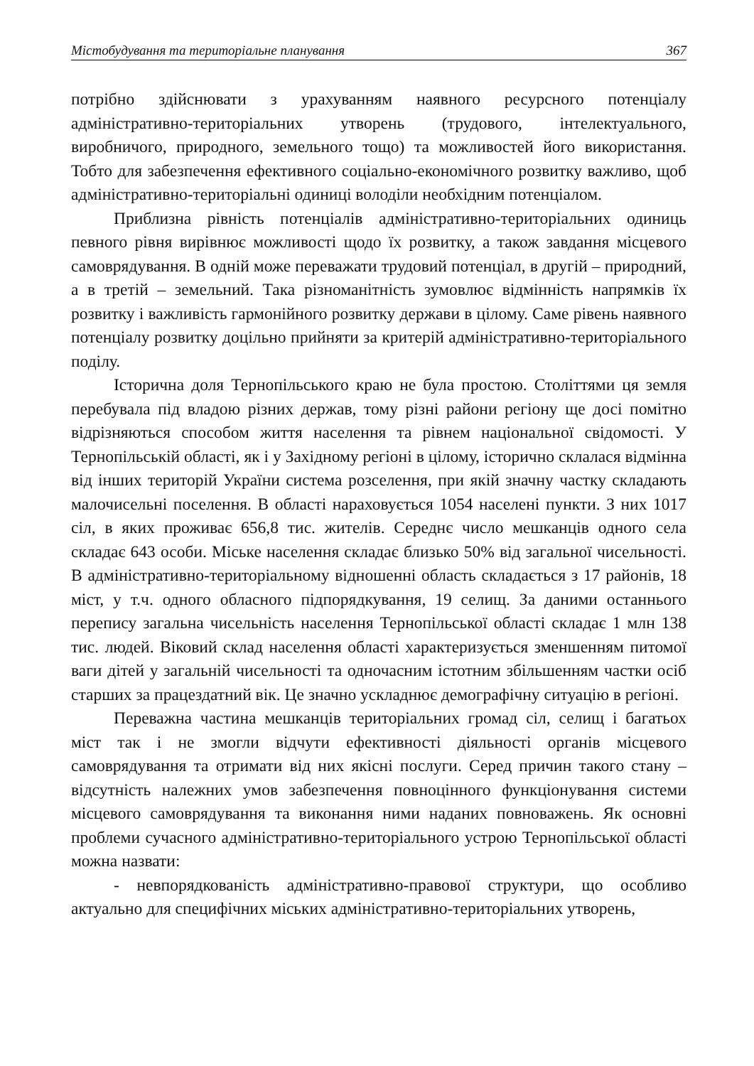Містобудування та територіальне планування 367
потрібно здійснювати з урахуванням наявного ресурсного потенціалу адміністративно-територіальних утворень (трудового, інтелектуального, виробничого, природного, земельного тощо) та можливостей його використання. Тобто для забезпечення ефективного соціально-економічного розвитку важливо, щоб адміністративно-територіальні одиниці володіли необхідним потенціалом.
Приблизна рівність потенціалів адміністративно-територіальних одиниць певного рівня вирівнює можливості щодо їх розвитку, а також завдання місцевого самоврядування. В одній може переважати трудовий потенціал, в другій – природний, а в третій – земельний. Така різноманітність зумовлює відмінність напрямків їх розвитку і важливість гармонійного розвитку держави в цілому. Саме рівень наявного потенціалу розвитку доцільно прийняти за критерій адміністративно-територіального поділу.
Історична доля Тернопільського краю не була простою. Століттями ця земля перебувала під владою різних держав, тому різні райони регіону ще досі помітно відрізняються способом життя населення та рівнем національної свідомості. У Тернопільській області, як і у Західному регіоні в цілому, історично склалася відмінна від інших територій України система розселення, при якій значну частку складають малочисельні поселення. В області нараховується 1054 населені пункти. З них 1017 сіл, в яких проживає 656,8 тис. жителів. Середнє число мешканців одного села складає 643 особи. Міське населення складає близько 50% від загальної чисельності. В адміністративно-територіальному відношенні область складається з 17 районів, 18 міст, у т.ч. одного обласного підпорядкування, 19 селищ. За даними останнього перепису загальна чисельність населення Тернопільської області складає 1 млн 138 тис. людей. Віковий склад населення області характеризується зменшенням питомої ваги дітей у загальній чисельності та одночасним істотним збільшенням частки осіб старших за працездатний вік. Це значно ускладнює демографічну ситуацію в регіоні.
Переважна частина мешканців територіальних громад сіл, селищ і багатьох міст так і не змогли відчути ефективності діяльності органів місцевого самоврядування та отримати від них якісні послуги. Серед причин такого стану – відсутність належних умов забезпечення повноцінного функціонування системи місцевого самоврядування та виконання ними наданих повноважень. Як основні проблеми сучасного адміністративно-територіального устрою Тернопільської області можна назвати:
- невпорядкованість адміністративно-правової структури, що особливо актуально для специфічних міських адміністративно-територіальних утворень,